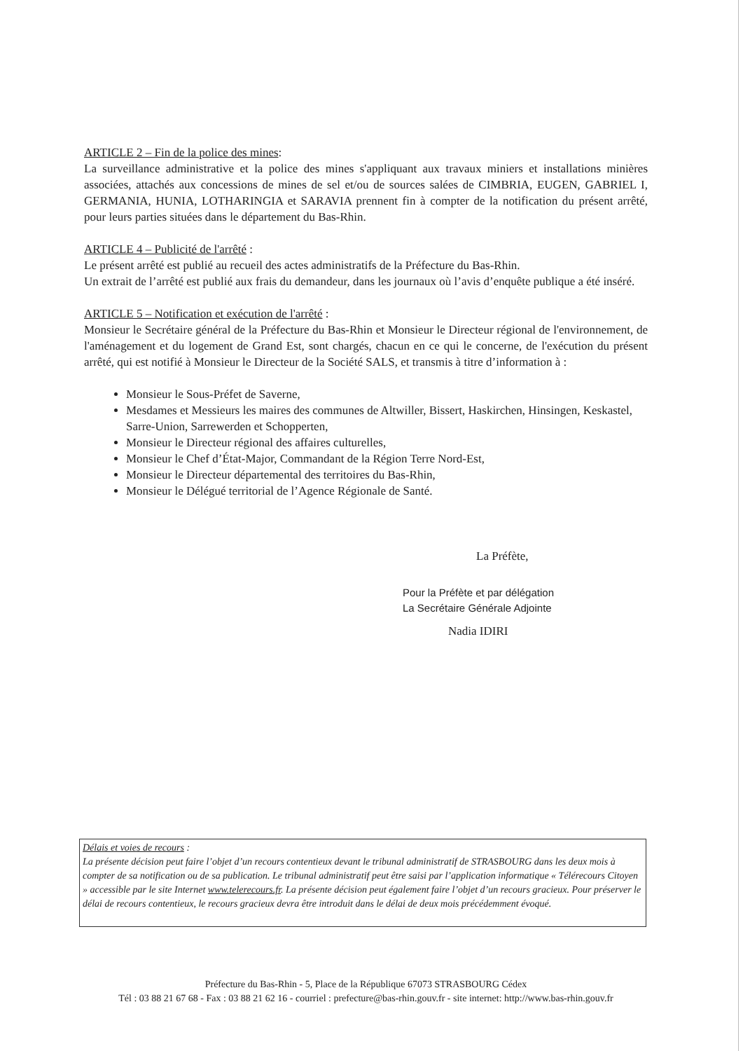ARTICLE 2 – Fin de la police des mines:
La surveillance administrative et la police des mines s'appliquant aux travaux miniers et installations minières associées, attachés aux concessions de mines de sel et/ou de sources salées de CIMBRIA, EUGEN, GABRIEL I, GERMANIA, HUNIA, LOTHARINGIA et SARAVIA prennent fin à compter de la notification du présent arrêté, pour leurs parties situées dans le département du Bas-Rhin.
ARTICLE 4 – Publicité de l'arrêté :
Le présent arrêté est publié au recueil des actes administratifs de la Préfecture du Bas-Rhin.
Un extrait de l’arrêté est publié aux frais du demandeur, dans les journaux où l’avis d’enquête publique a été inséré.
ARTICLE 5 – Notification et exécution de l'arrêté :
Monsieur le Secrétaire général de la Préfecture du Bas-Rhin et Monsieur le Directeur régional de l'environnement, de l'aménagement et du logement de Grand Est, sont chargés, chacun en ce qui le concerne, de l'exécution du présent arrêté, qui est notifié à Monsieur le Directeur de la Société SALS, et transmis à titre d’information à :
Monsieur le Sous-Préfet de Saverne,
Mesdames et Messieurs les maires des communes de Altwiller, Bissert, Haskirchen, Hinsingen, Keskastel, Sarre-Union, Sarrewerden et Schopperten,
Monsieur le Directeur régional des affaires culturelles,
Monsieur le Chef d’État-Major, Commandant de la Région Terre Nord-Est,
Monsieur le Directeur départemental des territoires du Bas-Rhin,
Monsieur le Délégué territorial de l’Agence Régionale de Santé.
La Préfète,
Pour la Préfète et par délégation
La Secrétaire Générale Adjointe
Nadia IDIRI
Délais et voies de recours :
La présente décision peut faire l’objet d’un recours contentieux devant le tribunal administratif de STRASBOURG dans les deux mois à compter de sa notification ou de sa publication. Le tribunal administratif peut être saisi par l’application informatique « Télérecours Citoyen » accessible par le site Internet www.telerecours.fr. La présente décision peut également faire l’objet d’un recours gracieux. Pour préserver le délai de recours contentieux, le recours gracieux devra être introduit dans le délai de deux mois précédemment évoqué.
Préfecture du Bas-Rhin - 5, Place de la République 67073 STRASBOURG Cédex
Tél : 03 88 21 67 68 - Fax : 03 88 21 62 16 - courriel : prefecture@bas-rhin.gouv.fr - site internet: http://www.bas-rhin.gouv.fr